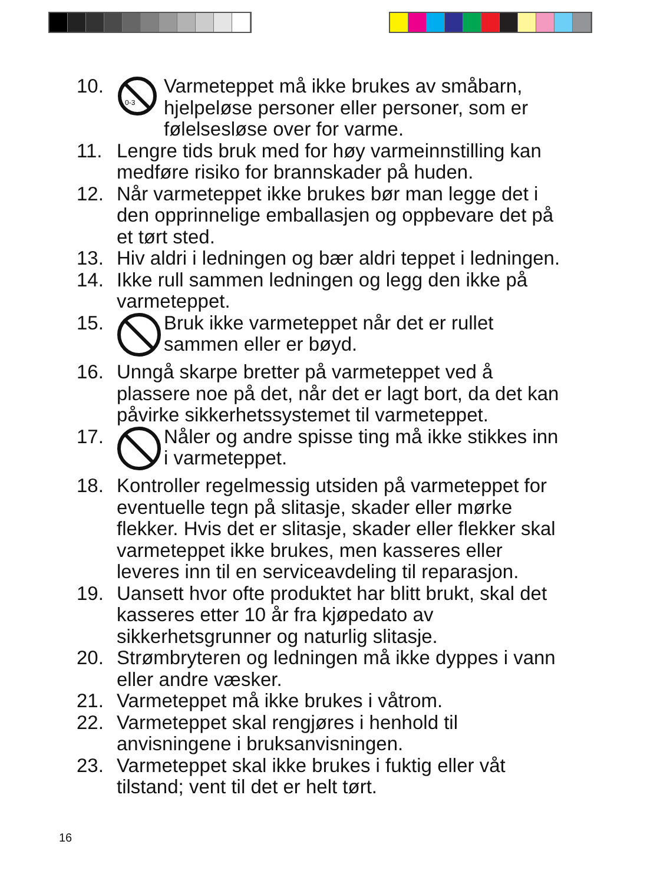10.
0-3
Varmeteppet må ikke brukes av småbarn, hjelpeløse personer eller personer, som er følelsesløse over for varme.
11. Lengre tids bruk med for høy varmeinnstilling kan medføre risiko for brannskader på huden.
12. Når varmeteppet ikke brukes bør man legge det i den opprinnelige emballasjen og oppbevare det på et tørt sted.
13. Hiv aldri i ledningen og bær aldri teppet i ledningen.
14. Ikke rull sammen ledningen og legg den ikke på varmeteppet.
15. Bruk ikke varmeteppet når det er rullet sammen eller er bøyd.
16. Unngå skarpe bretter på varmeteppet ved å plassere noe på det, når det er lagt bort, da det kan påvirke sikkerhetssystemet til varmeteppet.
17. Nåler og andre spisse ting må ikke stikkes inn i varmeteppet.
18. Kontroller regelmessig utsiden på varmeteppet for eventuelle tegn på slitasje, skader eller mørke flekker. Hvis det er slitasje, skader eller flekker skal varmeteppet ikke brukes, men kasseres eller leveres inn til en serviceavdeling til reparasjon.
19. Uansett hvor ofte produktet har blitt brukt, skal det kasseres etter 10 år fra kjøpedato av sikkerhetsgrunner og naturlig slitasje.
20. Strømbryteren og ledningen må ikke dyppes i vann eller andre væsker.
21. Varmeteppet må ikke brukes i våtrom.
22. Varmeteppet skal rengjøres i henhold til anvisningene i bruksanvisningen.
23. Varmeteppet skal ikke brukes i fuktig eller våt tilstand; vent til det er helt tørt.
16